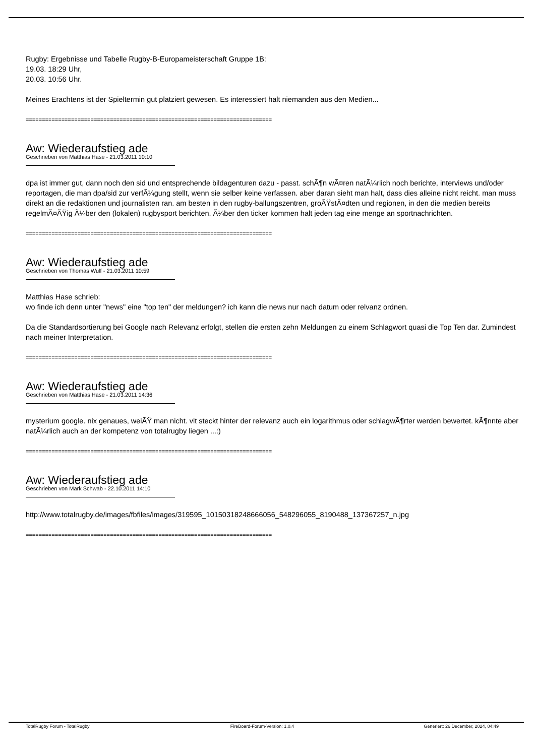Rugby: Ergebnisse und Tabelle Rugby-B-Europameisterschaft Gruppe 1B:
19.03. 18:29 Uhr,
20.03. 10:56 Uhr.
Meines Erachtens ist der Spieltermin gut platziert gewesen. Es interessiert halt niemanden aus den Medien...
============================================================================
Aw: Wiederaufstieg ade
Geschrieben von Matthias Hase - 21.03.2011 10:10
dpa ist immer gut, dann noch den sid und entsprechende bildagenturen dazu - passt. schÃ¶n wÃ¤ren natÃ¼rlich noch berichte, interviews und/oder reportagen, die man dpa/sid zur verfÃ¼gung stellt, wenn sie selber keine verfassen. aber daran sieht man halt, dass dies alleine nicht reicht. man muss direkt an die redaktionen und journalisten ran. am besten in den rugby-ballungszentren, groÃŸstÃ¤dten und regionen, in den die medien bereits regelmÃ¤ÃŸig Ã¼ber den (lokalen) rugbysport berichten. Ã¼ber den ticker kommen halt jeden tag eine menge an sportnachrichten.
============================================================================
Aw: Wiederaufstieg ade
Geschrieben von Thomas Wulf - 21.03.2011 10:59
Matthias Hase schrieb:
wo finde ich denn unter "news" eine "top ten" der meldungen? ich kann die news nur nach datum oder relvanz ordnen.
Da die Standardsortierung bei Google nach Relevanz erfolgt, stellen die ersten zehn Meldungen zu einem Schlagwort quasi die Top Ten dar. Zumindest nach meiner Interpretation.
============================================================================
Aw: Wiederaufstieg ade
Geschrieben von Matthias Hase - 21.03.2011 14:36
mysterium google. nix genaues, weiÃŸ man nicht. vlt steckt hinter der relevanz auch ein logarithmus oder schlagwÃ¶rter werden bewertet. kÃ¶nnte aber natÃ¼rlich auch an der kompetenz von totalrugby liegen ...:)
============================================================================
Aw: Wiederaufstieg ade
Geschrieben von Mark Schwab - 22.10.2011 14:10
http://www.totalrugby.de/images/fbfiles/images/319595_10150318248666056_548296055_8190488_137367257_n.jpg
============================================================================
TotalRugby Forum - TotalRugby FireBoard-Forum-Version: 1.0.4 Generiert: 26 December, 2024, 04:49